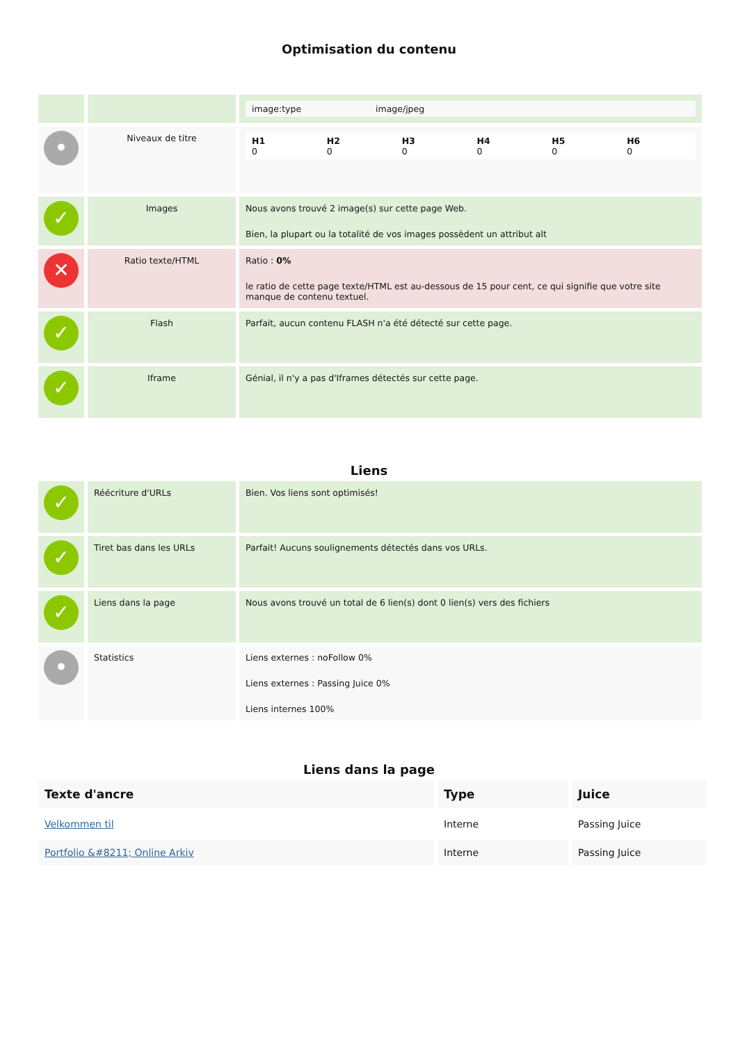Optimisation du contenu
| | | / image:type / image/jpeg / |
| • | Niveaux de titre | / H1 0 / H2 0 / H3 0 / H4 0 / H5 0 / H6 0 / |
| ✓ | Images | Nous avons trouvé 2 image(s) sur cette page Web. Bien, la plupart ou la totalité de vos images possèdent un attribut alt |
| ✕ | Ratio texte/HTML | Ratio : 0% le ratio de cette page texte/HTML est au-dessous de 15 pour cent, ce qui signifie que votre site manque de contenu textuel. |
| ✓ | Flash | Parfait, aucun contenu FLASH n'a été détecté sur cette page. |
| ✓ | Iframe | Génial, il n'y a pas d'Iframes détectés sur cette page. |
Liens
| ✓ | Réécriture d'URLs | Bien. Vos liens sont optimisés! |
| ✓ | Tiret bas dans les URLs | Parfait! Aucuns soulignements détectés dans vos URLs. |
| ✓ | Liens dans la page | Nous avons trouvé un total de 6 lien(s) dont 0 lien(s) vers des fichiers |
| • | Statistics | Liens externes : noFollow 0% Liens externes : Passing Juice 0% Liens internes 100% |
Liens dans la page
| Texte d'ancre | Type | Juice |
| --- | --- | --- |
| Velkommen til | Interne | Passing Juice |
| Portfolio &#8211; Online Arkiv | Interne | Passing Juice |